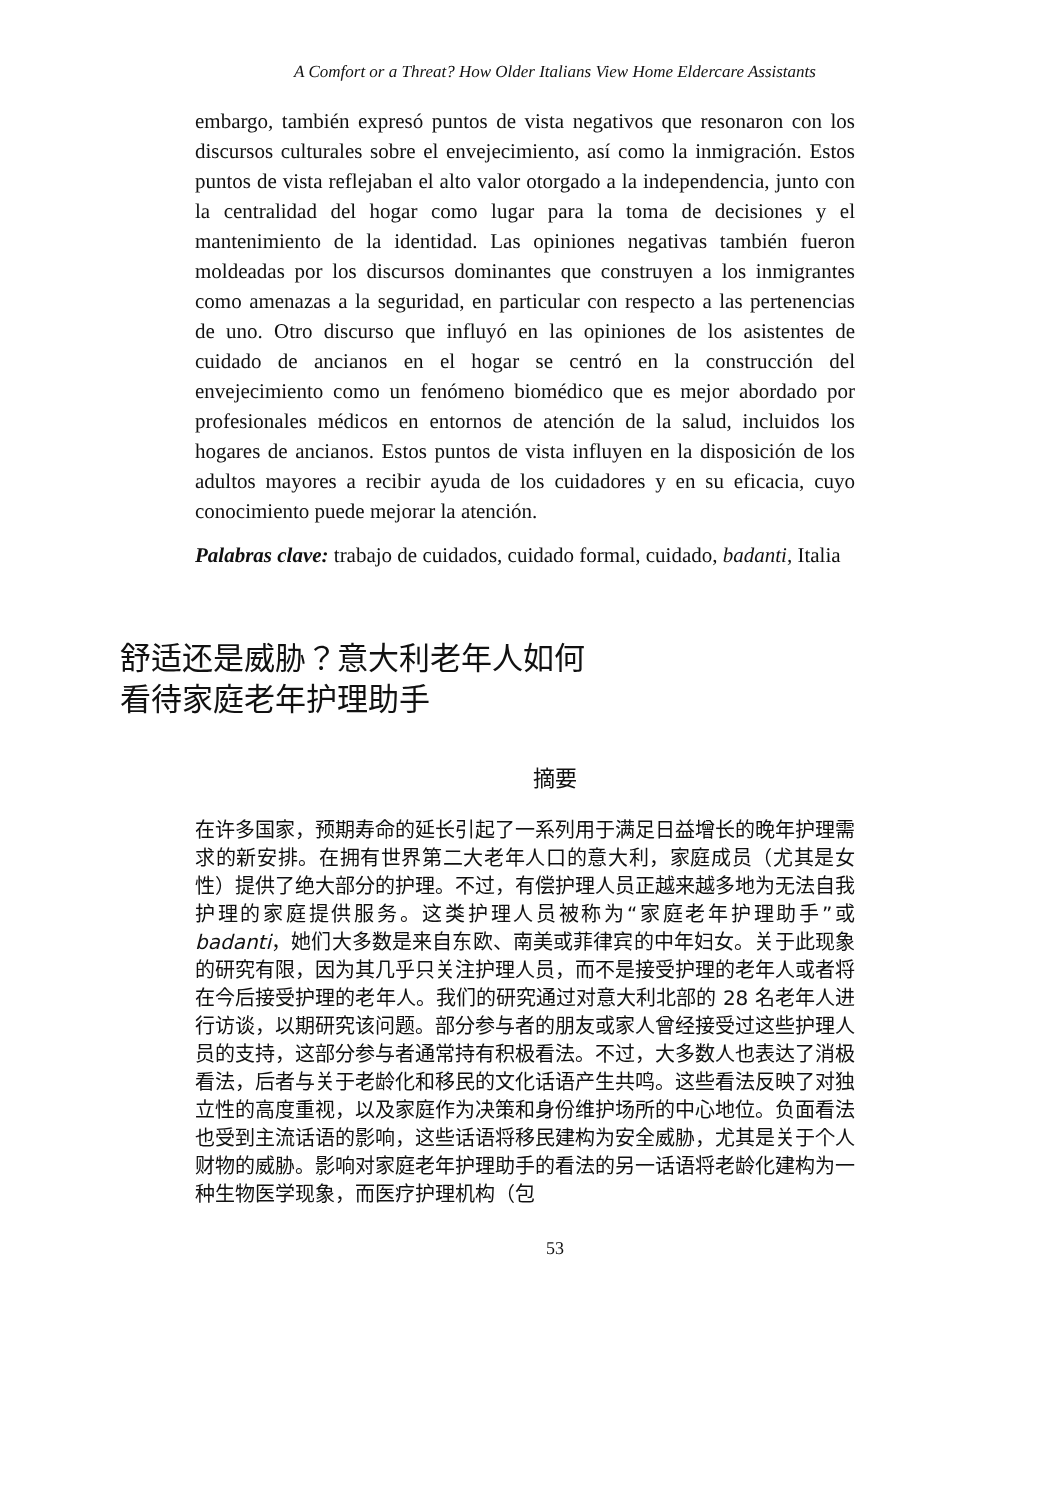A Comfort or a Threat? How Older Italians View Home Eldercare Assistants
embargo, también expresó puntos de vista negativos que resonaron con los discursos culturales sobre el envejecimiento, así como la inmigración. Estos puntos de vista reflejaban el alto valor otorgado a la independencia, junto con la centralidad del hogar como lugar para la toma de decisiones y el mantenimiento de la identidad. Las opiniones negativas también fueron moldeadas por los discursos dominantes que construyen a los inmigrantes como amenazas a la seguridad, en particular con respecto a las pertenencias de uno. Otro discurso que influyó en las opiniones de los asistentes de cuidado de ancianos en el hogar se centró en la construcción del envejecimiento como un fenómeno biomédico que es mejor abordado por profesionales médicos en entornos de atención de la salud, incluidos los hogares de ancianos. Estos puntos de vista influyen en la disposición de los adultos mayores a recibir ayuda de los cuidadores y en su eficacia, cuyo conocimiento puede mejorar la atención.
Palabras clave: trabajo de cuidados, cuidado formal, cuidado, badanti, Italia
舒适还是威胁？意大利老年人如何看待家庭老年护理助手
摘要
在许多国家，预期寿命的延长引起了一系列用于满足日益增长的晚年护理需求的新安排。在拥有世界第二大老年人口的意大利，家庭成员（尤其是女性）提供了绝大部分的护理。不过，有偿护理人员正越来越多地为无法自我护理的家庭提供服务。这类护理人员被称为“家庭老年护理助手”或 badanti，她们大多数是来自东欧、南美或菲律宾的中年妇女。关于此现象的研究有限，因为其几乎只关注护理人员，而不是接受护理的老年人或者将在今后接受护理的老年人。我们的研究通过对意大利北部的 28 名老年人进行访谈，以期研究该问题。部分参与者的朋友或家人曾经接受过这些护理人员的支持，这部分参与者通常持有积极看法。不过，大多数人也表达了消极看法，后者与关于老龄化和移民的文化话语产生共鸣。这些看法反映了对独立性的高度重视，以及家庭作为决策和身份维护场所的中心地位。负面看法也受到主流话语的影响，这些话语将移民建构为安全威胁，尤其是关于个人财物的威胁。影响对家庭老年护理助手的看法的另一话语将老龄化建构为一种生物医学现象，而医疗护理机构（包
53